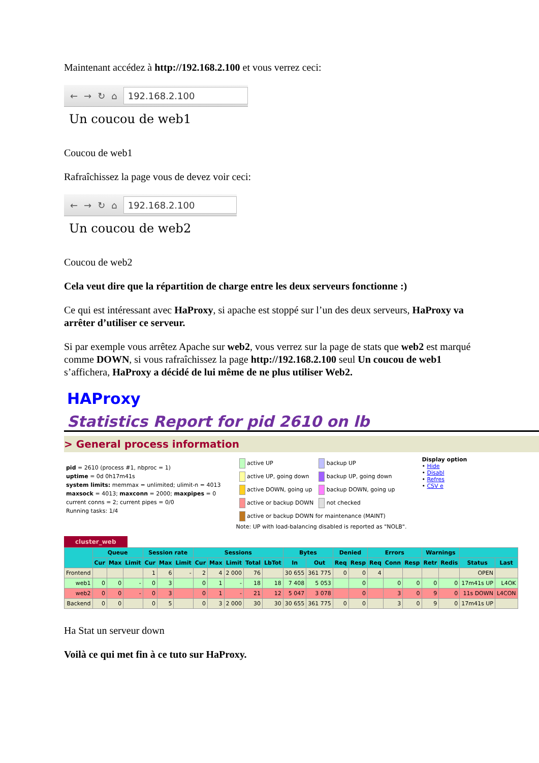Maintenant accédez à http://192.168.2.100 et vous verrez ceci:
← → ↻ ⌂
192.168.2.100
Un coucou de web1
Coucou de web1
Rafraîchissez la page vous de devez voir ceci:
← → ↻ ⌂
192.168.2.100
Un coucou de web2
Coucou de web2
Cela veut dire que la répartition de charge entre les deux serveurs fonctionne :)
Ce qui est intéressant avec HaProxy, si apache est stoppé sur l’un des deux serveurs, HaProxy va arrêter d’utiliser ce serveur.
Si par exemple vous arrêtez Apache sur web2, vous verrez sur la page de stats que web2 est marqué comme DOWN, si vous rafraîchissez la page http://192.168.2.100 seul Un coucou de web1 s’affichera, HaProxy a décidé de lui même de ne plus utiliser Web2.
HAProxy
Statistics Report for pid 2610 on lb
> General process information
pid = 2610 (process #1, nbproc = 1)
uptime = 0d 0h17m41s
system limits: memmax = unlimited; ulimit-n = 4013
maxsock = 4013; maxconn = 2000; maxpipes = 0
current conns = 2; current pipes = 0/0
Running tasks: 1/4
| active UP | backup UP |
| active UP, going down | backup UP, going down |
| active DOWN, going up | backup DOWN, going up |
| active or backup DOWN | not checked |
| active or backup DOWN for maintenance (MAINT) | |
Note: UP with load-balancing disabled is reported as "NOLB".
Display option
• Hide
• Disabl
• Refres
• CSV e
cluster_web
| | Queue | | | Session rate | | | Sessions | | | | | Bytes | | Denied | | Errors | | | Warnings | | | |
| --- | --- | --- | --- | --- | --- | --- | --- | --- | --- | --- | --- | --- | --- | --- | --- | --- | --- | --- | --- | --- | --- | --- |
| | Cur | Max | Limit | Cur | Max | Limit | Cur | Max | Limit | Total | LbTot | In | Out | Req | Resp | Req | Conn | Resp | Retr | Redis | Status | Last |
| Frontend | | | | 1 | 6 | - | 2 | 4 | 2 000 | 76 | | 30 655 | 361 775 | 0 | 0 | 4 | | | | | OPEN | |
| web1 | 0 | 0 | - | 0 | 3 | | 0 | 1 | - | 18 | 18 | 7 408 | 5 053 | | 0 | | 0 | 0 | 0 | 0 | 17m41s UP | L4OK |
| web2 | 0 | 0 | - | 0 | 3 | | 0 | 1 | - | 21 | 12 | 5 047 | 3 078 | | 0 | | 3 | 0 | 9 | 0 | 11s DOWN | L4CON |
| Backend | 0 | 0 | | 0 | 5 | | 0 | 3 | 2 000 | 30 | 30 | 30 655 | 361 775 | 0 | 0 | | 3 | 0 | 9 | 0 | 17m41s UP | |
Ha Stat un serveur down
Voilà ce qui met fin à ce tuto sur HaProxy.